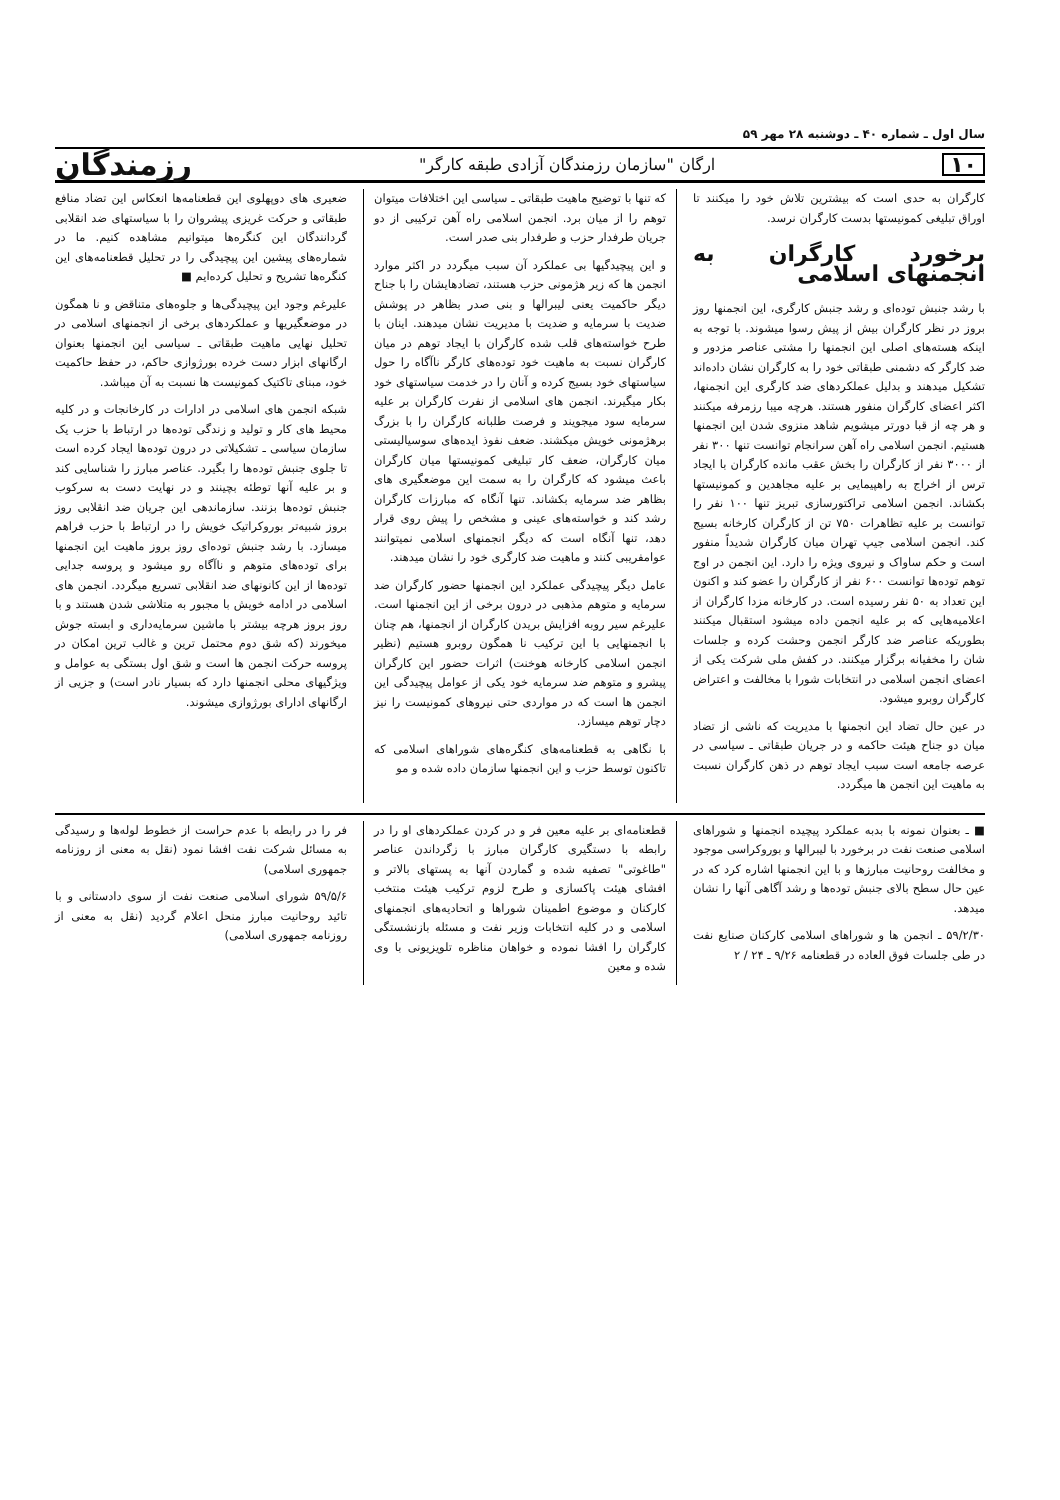سال اول ـ شماره ۴۰ ـ دوشنبه ۲۸ مهر ۵۹
۱۰ ارگان "سازمان رزمندگان آزادی طبقه کارگر" رزمندگان
کارگران به حدی است که بیشترین تلاش خود را میکنند تا اوراق تبلیغی کمونیستها بدست کارگران نرسد.
برخورد کارگران به انجمنهای اسلامی
با رشد جنبش توده‌ای و رشد جنبش کارگری، این انجمنها روز بروز در نظر کارگران بیش از پیش رسوا میشوند. با توجه به اینکه هسته‌های اصلی این انجمنها را مشتی عناصر مزدور و ضد کارگر که دشمنی طبقاتی خود را به کارگران نشان داده‌اند تشکیل میدهند و بدلیل عملکردهای ضد کارگری این انجمنها، اکثر اعضای کارگران منفور هستند. هرچه میبا رزمرفه میکنند و هر چه از قبا دورتر میشویم شاهد منزوی شدن این انجمنها هستیم. انجمن اسلامی راه آهن سرانجام توانست تنها ۳۰۰ نفر از ۳۰۰۰ نفر از کارگران را بخش عقب مانده کارگران با ایجاد ترس از اخراج به راهپیمایی بر علیه مجاهدین و کمونیستها بکشاند. انجمن اسلامی تراکتورسازی تبریز تنها ۱۰۰ نفر را توانست بر علیه تظاهرات ۷۵۰ تن از کارگران کارخانه بسیج کند. انجمن اسلامی جیپ تهران میان کارگران شدیداً منفور است و حکم ساواک و نیروی ویژه را دارد. این انجمن در اوج توهم توده‌ها توانست ۶۰۰ نفر از کارگران را عضو کند و اکنون این تعداد به ۵۰ نفر رسیده است. در کارخانه مزدا کارگران از اعلامیه‌هایی که بر علیه انجمن داده میشود استقبال میکنند بطوریکه عناصر ضد کارگر انجمن وحشت کرده و جلسات شان را مخفیانه برگزار میکنند. در کفش ملی شرکت یکی از اعضای انجمن اسلامی در انتخابات شورا با مخالفت و اعتراض کارگران روبرو میشود.
در عین حال تضاد این انجمنها با مدیریت که ناشی از تضاد میان دو جناح هیئت حاکمه و در جریان طبقاتی ـ سیاسی در عرصه جامعه است سبب ایجاد توهم در ذهن کارگران نسبت به ماهیت این انجمن ها میگردد.
که تنها با توضیح ماهیت طبقاتی ـ سیاسی این اختلافات میتوان توهم را از میان برد. انجمن اسلامی راه آهن ترکیبی از دو جریان طرفدار حزب و طرفدار بنی صدر است.
و این پیچیدگیها بی عملکرد آن سبب میگردد در اکثر موارد انجمن ها که زیر هژمونی حزب هستند، تضادهایشان را با جناح دیگر حاکمیت یعنی لیبرالها و بنی صدر بظاهر در پوشش ضدیت با سرمایه و ضدیت با مدیریت نشان میدهند. اینان با طرح خواسته‌های قلب شده کارگران با ایجاد توهم در میان کارگران نسبت به ماهیت خود توده‌های کارگر ناآگاه را حول سیاستهای خود بسیج کرده و آنان را در خدمت سیاستهای خود بکار میگیرند. انجمن های اسلامی از نفرت کارگران بر علیه سرمایه سود میجویند و فرصت طلبانه کارگران را با بزرگ برهژمونی خویش میکشند. ضعف نفوذ ایده‌های سوسیالیستی میان کارگران، ضعف کار تبلیغی کمونیستها میان کارگران باعث میشود که کارگران را به سمت این موضعگیری های بظاهر ضد سرمایه بکشاند. تنها آنگاه که مبارزات کارگران رشد کند و خواسته‌های عینی و مشخص را پیش روی قرار دهد، تنها آنگاه است که دیگر انجمنهای اسلامی نمیتوانند عوامفریبی کنند و ماهیت ضد کارگری خود را نشان میدهند.
عامل دیگر پیچیدگی عملکرد این انجمنها حضور کارگران ضد سرمایه و متوهم مذهبی در درون برخی از این انجمنها است. علیرغم سیر روبه افزایش بریدن کارگران از انجمنها، هم چنان با انجمنهایی با این ترکیب نا همگون روبرو هستیم (نظیر انجمن اسلامی کارخانه هوخنت) اثرات حضور این کارگران پیشرو و متوهم ضد سرمایه خود یکی از عوامل پیچیدگی این انجمن ها است که در مواردی حتی نیروهای کمونیست را نیز دچار توهم میسازد.
با نگاهی به قطعنامه‌های کنگره‌های شوراهای اسلامی که تاکنون توسط حزب و این انجمنها سازمان داده شده و مو
ضعیری های دوپهلوی این قطعنامه‌ها انعکاس این تضاد منافع طبقاتی و حرکت غریزی پیشروان را با سیاستهای ضد انقلابی گردانندگان این کنگره‌ها میتوانیم مشاهده کنیم. ما در شماره‌های پیشین این پیچیدگی را در تحلیل قطعنامه‌های این کنگره‌ها تشریح و تحلیل کرده‌ایم ■
علیرغم وجود این پیچیدگی‌ها و جلوه‌های متناقض و نا همگون در موضعگیریها و عملکردهای برخی از انجمنهای اسلامی در تحلیل نهایی ماهیت طبقاتی ـ سیاسی این انجمنها بعنوان ارگانهای ابزار دست خرده بورژوازی حاکم، در حفظ حاکمیت خود، مبنای تاکتیک کمونیست ها نسبت به آن میباشد.
شبکه انجمن های اسلامی در ادارات در کارخانجات و در کلیه محیط های کار و تولید و زندگی توده‌ها در ارتباط با حزب یک سازمان سیاسی ـ تشکیلاتی در درون توده‌ها ایجاد کرده است تا جلوی جنبش توده‌ها را بگیرد. عناصر مبارز را شناسایی کند و بر علیه آنها توطئه بچینند و در نهایت دست به سرکوب جنبش توده‌ها بزنند. سازماندهی این جریان ضد انقلابی روز بروز شبیه‌تر بوروکراتیک خویش را در ارتباط با حزب فراهم میسازد. با رشد جنبش توده‌ای روز بروز ماهیت این انجمنها برای توده‌های متوهم و ناآگاه رو میشود و پروسه جدایی توده‌ها از این کانونهای ضد انقلابی تسریع میگردد. انجمن های اسلامی در ادامه خویش با مجبور به متلاشی شدن هستند و با روز بروز هرچه بیشتر با ماشین سرمایه‌داری و ابسته جوش میخورند (که شق دوم محتمل ترین و غالب ترین امکان در پروسه حرکت انجمن ها است و شق اول بستگی به عوامل و ویژگیهای محلی انجمنها دارد که بسیار نادر است) و جزیی از ارگانهای ادارای بورژوازی میشوند.
■ ـ بعنوان نمونه با بدبه عملکرد پیچیده انجمنها و شوراهای اسلامی صنعت نفت در برخورد با لیبرالها و بوروکراسی موجود و مخالفت روحانیت مبارزها و با این انجمنها اشاره کرد که در عین حال سطح بالای جنبش توده‌ها و رشد آگاهی آنها را نشان میدهد.
۵۹/۲/۳۰ ـ انجمن ها و شوراهای اسلامی کارکنان صنایع نفت در طی جلسات فوق العاده در قطعنامه ۹/۲۶ ـ ۲۴ / ۲
قطعنامه‌ای بر علیه معین فر و در کردن عملکردهای او را در رابطه با دستگیری کارگران مبارز با زگرداندن عناصر "طاغوتی" تصفیه شده و گماردن آنها به پستهای بالاتر و افشای هیئت پاکسازی و طرح لزوم ترکیب هیئت منتخب کارکنان و موضوع اطمینان شوراها و اتحادیه‌های انجمنهای اسلامی و در کلیه انتخابات وزیر نفت و مسئله بازنشستگی کارگران را افشا نموده و خواهان مناظره تلویزیونی با وی شده و معین
فر را در رابطه با عدم حراست از خطوط لوله‌ها و رسیدگی به مسائل شرکت نفت افشا نمود (نقل به معنی از روزنامه جمهوری اسلامی)
۵۹/۵/۶ شورای اسلامی صنعت نفت از سوی دادستانی و با تائید روحانیت مبارز منحل اعلام گردید (نقل به معنی از روزنامه جمهوری اسلامی)